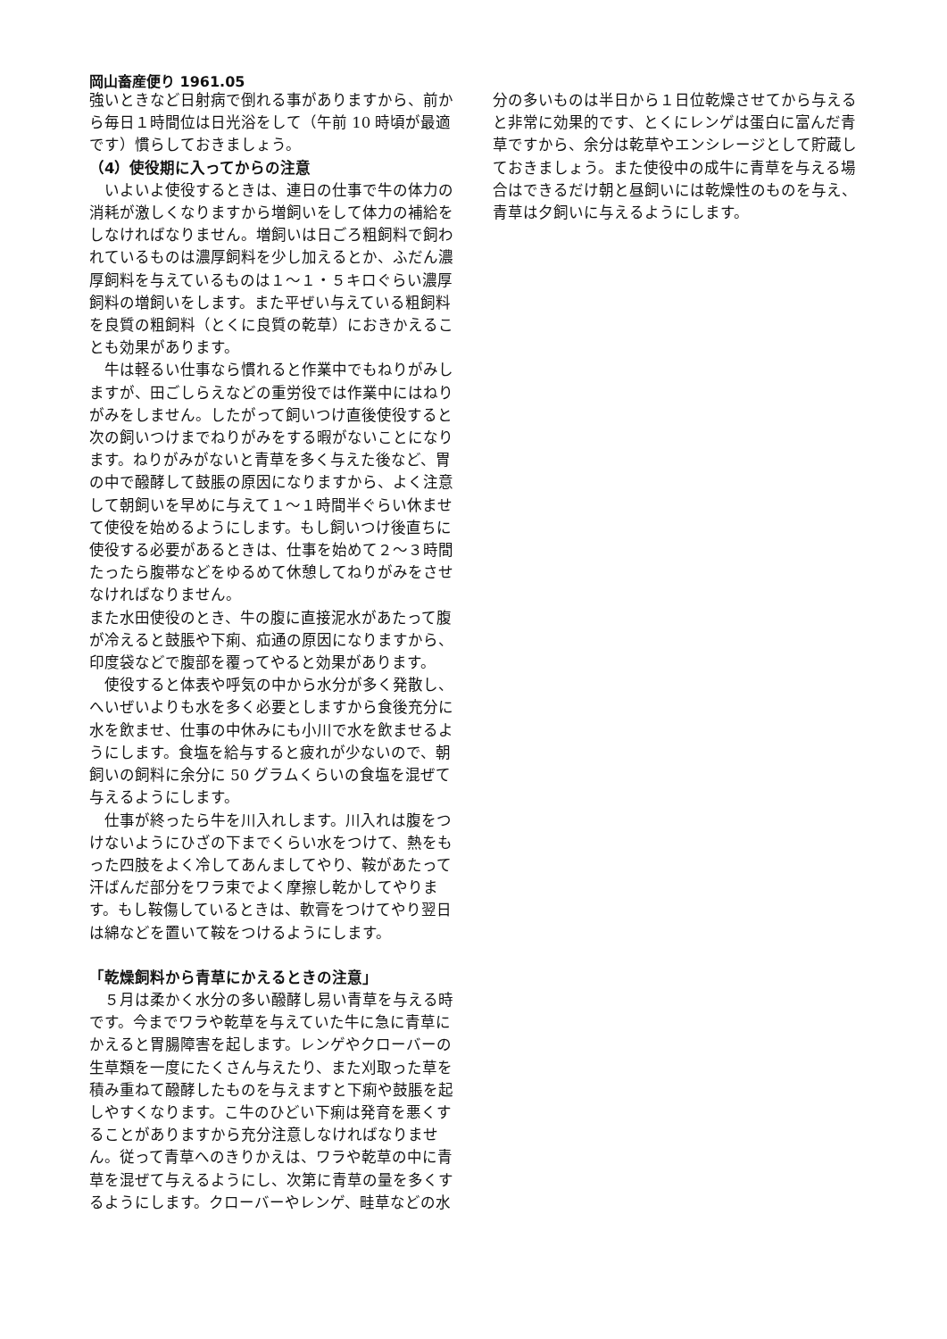岡山畜産便り 1961.05
強いときなど日射病で倒れる事がありますから、前から毎日１時間位は日光浴をして（午前 10 時頃が最適です）慣らしておきましょう。
（4）使役期に入ってからの注意
　いよいよ使役するときは、連日の仕事で牛の体力の消耗が激しくなりますから増飼いをして体力の補給をしなければなりません。増飼いは日ごろ粗飼料で飼われているものは濃厚飼料を少し加えるとか、ふだん濃厚飼料を与えているものは１〜１・５キロぐらい濃厚飼料の増飼いをします。また平ぜい与えている粗飼料を良質の粗飼料（とくに良質の乾草）におきかえることも効果があります。
　牛は軽るい仕事なら慣れると作業中でもねりがみしますが、田ごしらえなどの重労役では作業中にはねりがみをしません。したがって飼いつけ直後使役すると次の飼いつけまでねりがみをする暇がないことになります。ねりがみがないと青草を多く与えた後など、胃の中で醱酵して鼓脹の原因になりますから、よく注意して朝飼いを早めに与えて１〜１時間半ぐらい休ませて使役を始めるようにします。もし飼いつけ後直ちに使役する必要があるときは、仕事を始めて２〜３時間たったら腹帯などをゆるめて休憩してねりがみをさせなければなりません。
また水田使役のとき、牛の腹に直接泥水があたって腹が冷えると鼓脹や下痢、疝通の原因になりますから、印度袋などで腹部を覆ってやると効果があります。
　使役すると体表や呼気の中から水分が多く発散し、へいぜいよりも水を多く必要としますから食後充分に水を飲ませ、仕事の中休みにも小川で水を飲ませるようにします。食塩を給与すると疲れが少ないので、朝飼いの飼料に余分に 50 グラムくらいの食塩を混ぜて与えるようにします。
　仕事が終ったら牛を川入れします。川入れは腹をつけないようにひざの下までくらい水をつけて、熱をもった四肢をよく冷してあんましてやり、鞍があたって汗ばんだ部分をワラ束でよく摩擦し乾かしてやります。もし鞍傷しているときは、軟膏をつけてやり翌日は綿などを置いて鞍をつけるようにします。
「乾燥飼料から青草にかえるときの注意」
　５月は柔かく水分の多い醱酵し易い青草を与える時です。今までワラや乾草を与えていた牛に急に青草にかえると胃腸障害を起します。レンゲやクローバーの生草類を一度にたくさん与えたり、また刈取った草を積み重ねて醱酵したものを与えますと下痢や鼓脹を起しやすくなります。こ牛のひどい下痢は発育を悪くすることがありますから充分注意しなければなりません。従って青草へのきりかえは、ワラや乾草の中に青草を混ぜて与えるようにし、次第に青草の量を多くするようにします。クローバーやレンゲ、畦草などの水
分の多いものは半日から１日位乾燥させてから与えると非常に効果的です、とくにレンゲは蛋白に富んだ青草ですから、余分は乾草やエンシレージとして貯蔵しておきましょう。また使役中の成牛に青草を与える場合はできるだけ朝と昼飼いには乾燥性のものを与え、青草は夕飼いに与えるようにします。